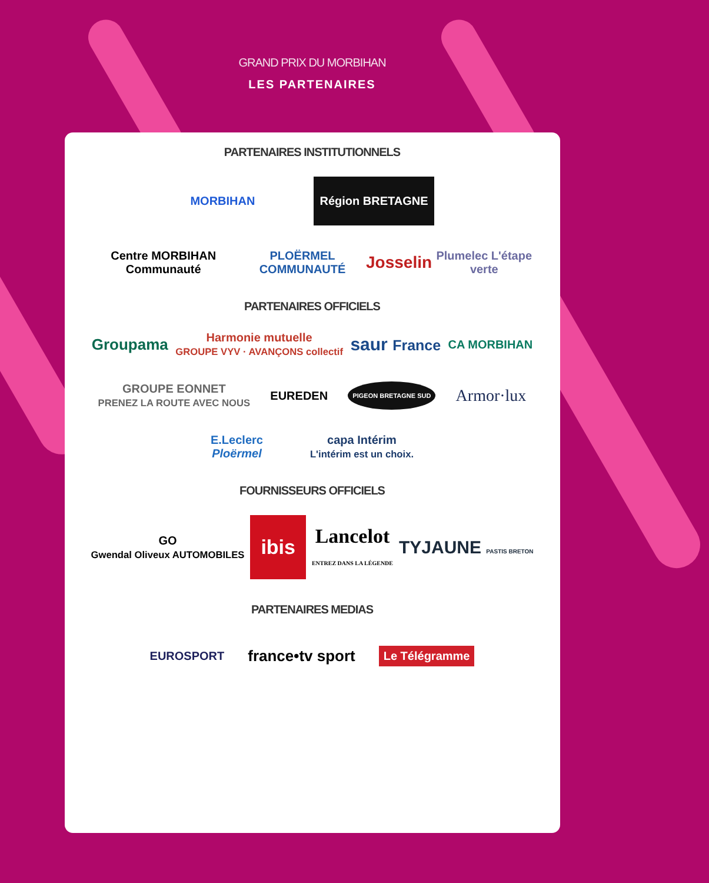GRAND PRIX DU MORBIHAN
LES PARTENAIRES
PARTENAIRES INSTITUTIONNELS
MORBIHAN
Région BRETAGNE
Centre MORBIHAN Communauté PLOËRMEL COMMUNAUTÉ
Josselin
Plumelec L'étape verte
PARTENAIRES OFFICIELS
Groupama
Harmonie mutuelle
GROUPE VYV · AVANÇONS collectif
saur France
CA MORBIHAN
GROUPE EONNET
PRENEZ LA ROUTE AVEC NOUS
EUREDEN
PIGEON BRETAGNE SUD
Armor·lux
E.Leclerc
Ploërmel
capa Intérim
L'intérim est un choix.
FOURNISSEURS OFFICIELS
GO
Gwendal Oliveux AUTOMOBILES
ibis
Lancelot
ENTREZ DANS LA LÉGENDE
TYJAUNE PASTIS BRETON
PARTENAIRES MEDIAS
EUROSPORT
france•tv sport
Le Télégramme